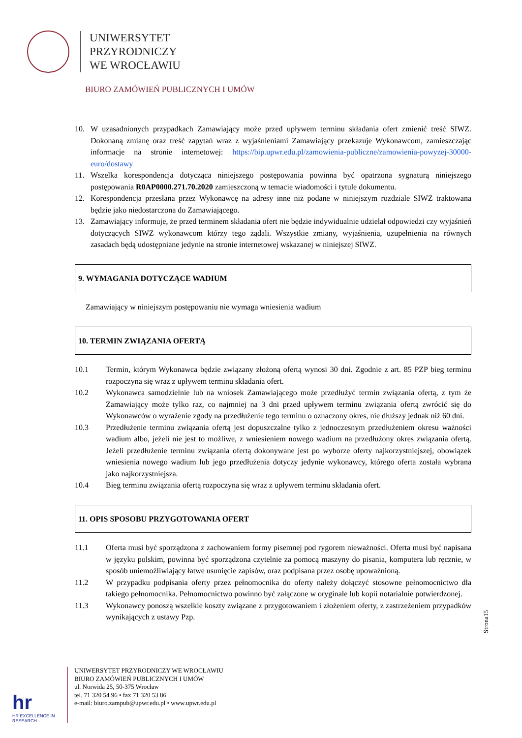UNIWERSYTET
PRZYRODNICZY
WE WROCŁAWIU
BIURO ZAMÓWIEŃ PUBLICZNYCH I UMÓW
10. W uzasadnionych przypadkach Zamawiający może przed upływem terminu składania ofert zmienić treść SIWZ. Dokonaną zmianę oraz treść zapytań wraz z wyjaśnieniami Zamawiający przekazuje Wykonawcom, zamieszczając informacje na stronie internetowej: https://bip.upwr.edu.pl/zamowienia-publiczne/zamowienia-powyzej-30000-euro/dostawy
11. Wszelka korespondencja dotycząca niniejszego postępowania powinna być opatrzona sygnaturą niniejszego postępowania R0AP0000.271.70.2020 zamieszczoną w temacie wiadomości i tytule dokumentu.
12. Korespondencja przesłana przez Wykonawcę na adresy inne niż podane w niniejszym rozdziale SIWZ traktowana będzie jako niedostarczona do Zamawiającego.
13. Zamawiający informuje, że przed terminem składania ofert nie będzie indywidualnie udzielał odpowiedzi czy wyjaśnień dotyczących SIWZ wykonawcom którzy tego żądali. Wszystkie zmiany, wyjaśnienia, uzupełnienia na równych zasadach będą udostępniane jedynie na stronie internetowej wskazanej w niniejszej SIWZ.
9. WYMAGANIA DOTYCZĄCE WADIUM
Zamawiający w niniejszym postępowaniu nie wymaga wniesienia wadium
10. TERMIN ZWIĄZANIA OFERTĄ
10.1 Termin, którym Wykonawca będzie związany złożoną ofertą wynosi 30 dni. Zgodnie z art. 85 PZP bieg terminu rozpoczyna się wraz z upływem terminu składania ofert.
10.2 Wykonawca samodzielnie lub na wniosek Zamawiającego może przedłużyć termin związania ofertą, z tym że Zamawiający może tylko raz, co najmniej na 3 dni przed upływem terminu związania ofertą zwrócić się do Wykonawców o wyrażenie zgody na przedłużenie tego terminu o oznaczony okres, nie dłuższy jednak niż 60 dni.
10.3 Przedłużenie terminu związania ofertą jest dopuszczalne tylko z jednoczesnym przedłużeniem okresu ważności wadium albo, jeżeli nie jest to możliwe, z wniesieniem nowego wadium na przedłużony okres związania ofertą. Jeżeli przedłużenie terminu związania ofertą dokonywane jest po wyborze oferty najkorzystniejszej, obowiązek wniesienia nowego wadium lub jego przedłużenia dotyczy jedynie wykonawcy, którego oferta została wybrana jako najkorzystniejsza.
10.4 Bieg terminu związania ofertą rozpoczyna się wraz z upływem terminu składania ofert.
11. OPIS SPOSOBU PRZYGOTOWANIA OFERT
11.1 Oferta musi być sporządzona z zachowaniem formy pisemnej pod rygorem nieważności. Oferta musi być napisana w języku polskim, powinna być sporządzona czytelnie za pomocą maszyny do pisania, komputera lub ręcznie, w sposób uniemożliwiający łatwe usunięcie zapisów, oraz podpisana przez osobę upoważnioną.
11.2 W przypadku podpisania oferty przez pełnomocnika do oferty należy dołączyć stosowne pełnomocnictwo dla takiego pełnomocnika. Pełnomocnictwo powinno być załączone w oryginale lub kopii notarialnie potwierdzonej.
11.3 Wykonawcy ponoszą wszelkie koszty związane z przygotowaniem i złożeniem oferty, z zastrzeżeniem przypadków wynikających z ustawy Pzp.
Strona15
hr
HR EXCELLENCE IN RESEARCH
UNIWERSYTET PRZYRODNICZY WE WROCŁAWIU
BIURO ZAMÓWIEŃ PUBLICZNYCH I UMÓW
ul. Norwida 25, 50-375 Wrocław
tel. 71 320 54 96 • fax 71 320 53 86
e-mail: biuro.zampub@upwr.edu.pl • www.upwr.edu.pl